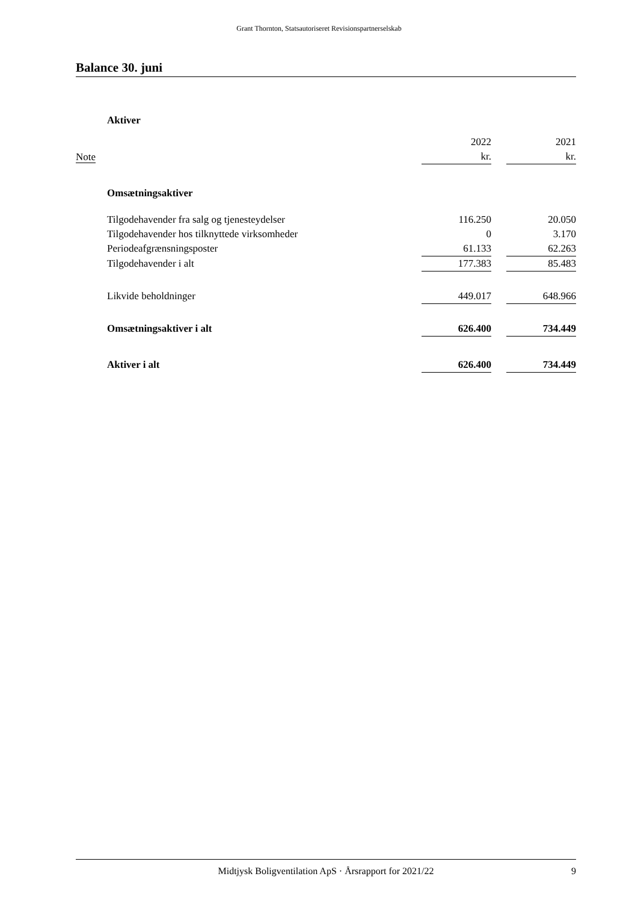Grant Thornton, Statsautoriseret Revisionspartnerselskab
Balance 30. juni
| | Aktiver | | | |
| | | 2022 | | 2021 |
| Note | | kr. | | kr. |
| | Omsætningsaktiver | | | |
| | Tilgodehavender fra salg og tjenesteydelser | 116.250 | | 20.050 |
| | Tilgodehavender hos tilknyttede virksomheder | 0 | | 3.170 |
| | Periodeafgrænsningsposter | 61.133 | | 62.263 |
| | Tilgodehavender i alt | 177.383 | | 85.483 |
| | Likvide beholdninger | 449.017 | | 648.966 |
| | Omsætningsaktiver i alt | 626.400 | | 734.449 |
| | Aktiver i alt | 626.400 | | 734.449 |
Midtjysk Boligventilation ApS · Årsrapport for 2021/22 9